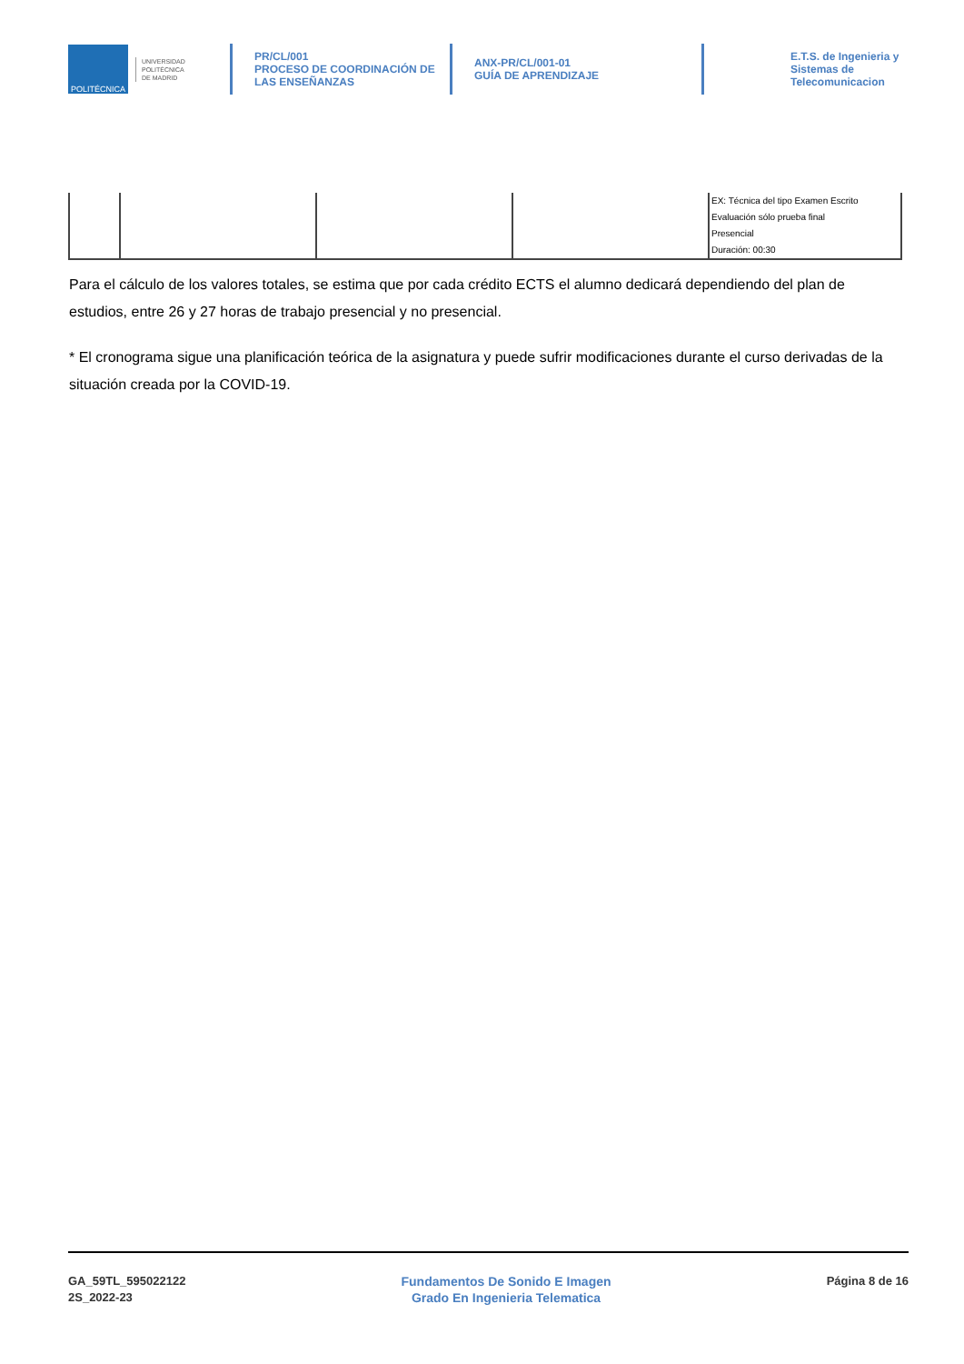POLITÉCNICA
UNIVERSIDAD
POLITÉCNICA
DE MADRID
PR/CL/001
PROCESO DE COORDINACIÓN DE
LAS ENSEÑANZAS
ANX-PR/CL/001-01
GUÍA DE APRENDIZAJE
E.T.S. de Ingenieria y
Sistemas de
Telecomunicacion
| | | | | EX: Técnica del tipo Examen Escrito Evaluación sólo prueba final Presencial Duración: 00:30 |
Para el cálculo de los valores totales, se estima que por cada crédito ECTS el alumno dedicará dependiendo del plan de estudios, entre 26 y 27 horas de trabajo presencial y no presencial.
* El cronograma sigue una planificación teórica de la asignatura y puede sufrir modificaciones durante el curso derivadas de la situación creada por la COVID-19.
GA_59TL_595022122
2S_2022-23
Fundamentos De Sonido E Imagen
Grado En Ingenieria Telematica
Página 8 de 16